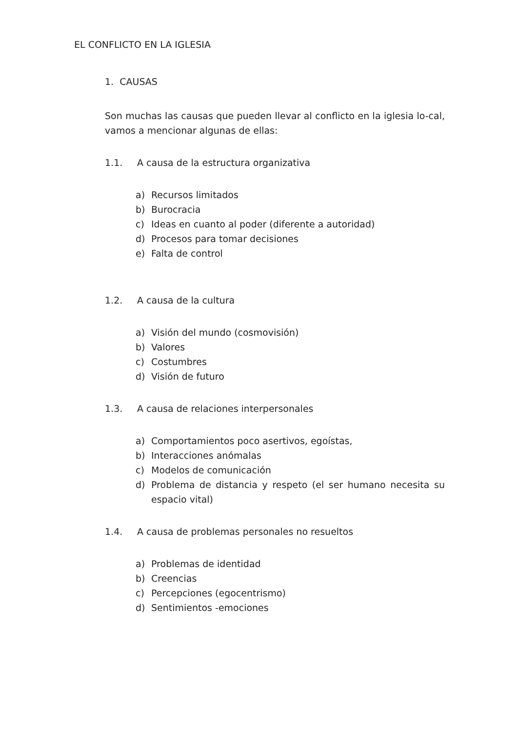EL CONFLICTO EN LA IGLESIA
1. CAUSAS
Son muchas las causas que pueden llevar al conflicto en la iglesia lo-cal, vamos a mencionar algunas de ellas:
1.1. A causa de la estructura organizativa
a) Recursos limitados
b) Burocracia
c) Ideas en cuanto al poder (diferente a autoridad)
d) Procesos para tomar decisiones
e) Falta de control
1.2. A causa de la cultura
a) Visión del mundo (cosmovisión)
b) Valores
c) Costumbres
d) Visión de futuro
1.3. A causa de relaciones interpersonales
a) Comportamientos poco asertivos, egoístas,
b) Interacciones anómalas
c) Modelos de comunicación
d) Problema de distancia y respeto (el ser humano necesita su espacio vital)
1.4. A causa de problemas personales no resueltos
a) Problemas de identidad
b) Creencias
c) Percepciones (egocentrismo)
d) Sentimientos -emociones